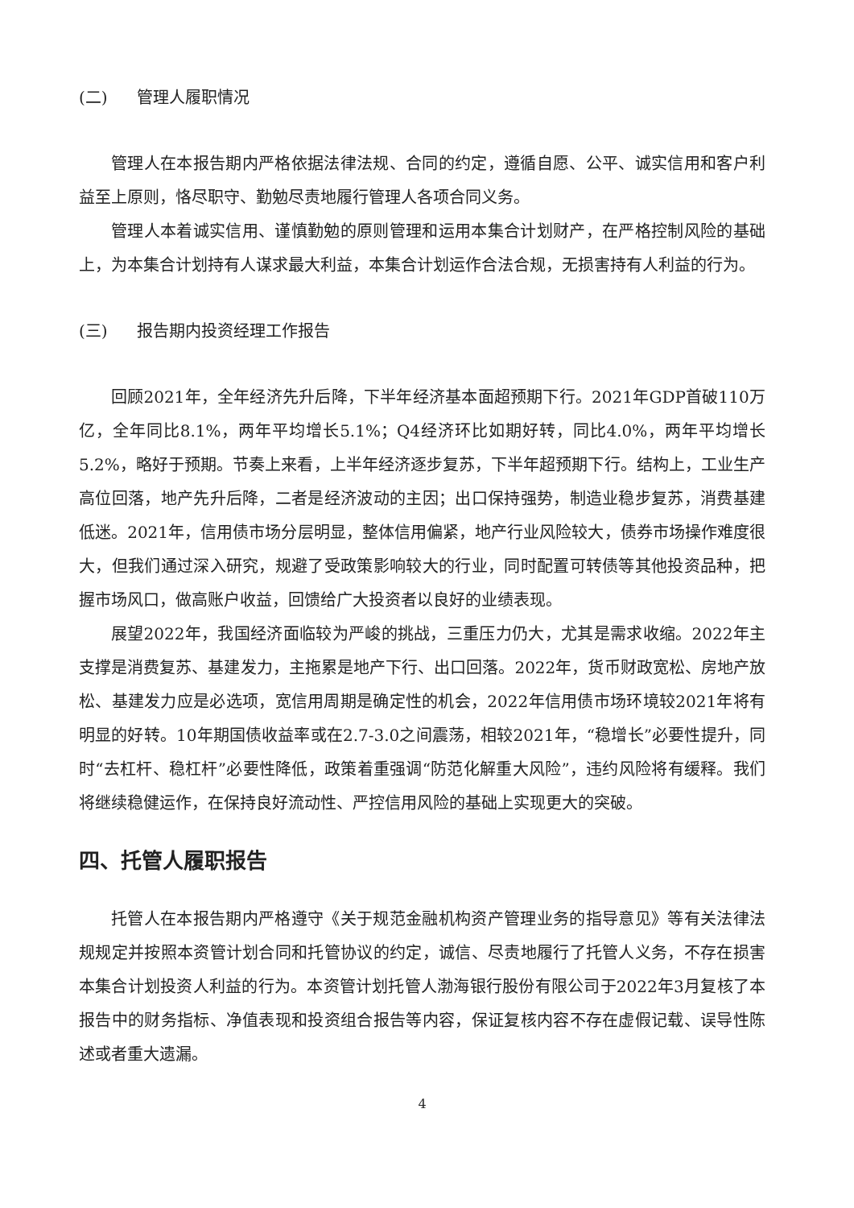(二) 管理人履职情况
管理人在本报告期内严格依据法律法规、合同的约定，遵循自愿、公平、诚实信用和客户利益至上原则，恪尽职守、勤勉尽责地履行管理人各项合同义务。
管理人本着诚实信用、谨慎勤勉的原则管理和运用本集合计划财产，在严格控制风险的基础上，为本集合计划持有人谋求最大利益，本集合计划运作合法合规，无损害持有人利益的行为。
(三) 报告期内投资经理工作报告
回顾2021年，全年经济先升后降，下半年经济基本面超预期下行。2021年GDP首破110万亿，全年同比8.1%，两年平均增长5.1%；Q4经济环比如期好转，同比4.0%，两年平均增长5.2%，略好于预期。节奏上来看，上半年经济逐步复苏，下半年超预期下行。结构上，工业生产高位回落，地产先升后降，二者是经济波动的主因；出口保持强势，制造业稳步复苏，消费基建低迷。2021年，信用债市场分层明显，整体信用偏紧，地产行业风险较大，债券市场操作难度很大，但我们通过深入研究，规避了受政策影响较大的行业，同时配置可转债等其他投资品种，把握市场风口，做高账户收益，回馈给广大投资者以良好的业绩表现。
展望2022年，我国经济面临较为严峻的挑战，三重压力仍大，尤其是需求收缩。2022年主支撑是消费复苏、基建发力，主拖累是地产下行、出口回落。2022年，货币财政宽松、房地产放松、基建发力应是必选项，宽信用周期是确定性的机会，2022年信用债市场环境较2021年将有明显的好转。10年期国债收益率或在2.7-3.0之间震荡，相较2021年，“稳增长”必要性提升，同时“去杠杆、稳杠杆”必要性降低，政策着重强调“防范化解重大风险”，违约风险将有缓释。我们将继续稳健运作，在保持良好流动性、严控信用风险的基础上实现更大的突破。
四、托管人履职报告
托管人在本报告期内严格遵守《关于规范金融机构资产管理业务的指导意见》等有关法律法规规定并按照本资管计划合同和托管协议的约定，诚信、尽责地履行了托管人义务，不存在损害本集合计划投资人利益的行为。本资管计划托管人渤海银行股份有限公司于2022年3月复核了本报告中的财务指标、净值表现和投资组合报告等内容，保证复核内容不存在虚假记载、误导性陈述或者重大遗漏。
4